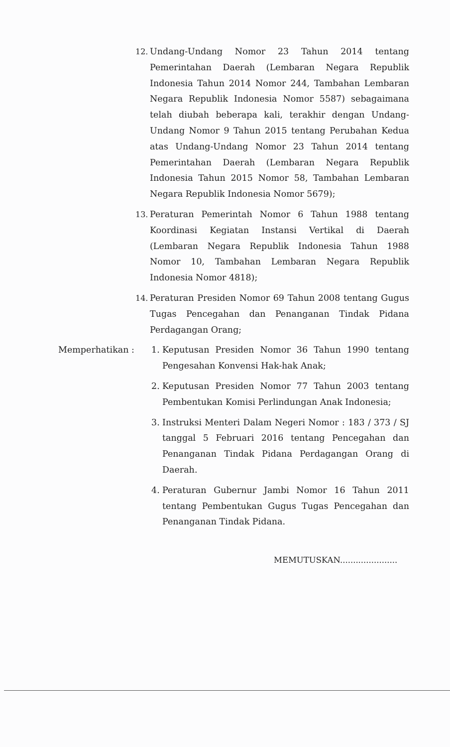12. Undang-Undang Nomor 23 Tahun 2014 tentang Pemerintahan Daerah (Lembaran Negara Republik Indonesia Tahun 2014 Nomor 244, Tambahan Lembaran Negara Republik Indonesia Nomor 5587) sebagaimana telah diubah beberapa kali, terakhir dengan Undang-Undang Nomor 9 Tahun 2015 tentang Perubahan Kedua atas Undang-Undang Nomor 23 Tahun 2014 tentang Pemerintahan Daerah (Lembaran Negara Republik Indonesia Tahun 2015 Nomor 58, Tambahan Lembaran Negara Republik Indonesia Nomor 5679);
13. Peraturan Pemerintah Nomor 6 Tahun 1988 tentang Koordinasi Kegiatan Instansi Vertikal di Daerah (Lembaran Negara Republik Indonesia Tahun 1988 Nomor 10, Tambahan Lembaran Negara Republik Indonesia Nomor 4818);
14. Peraturan Presiden Nomor 69 Tahun 2008 tentang Gugus Tugas Pencegahan dan Penanganan Tindak Pidana Perdagangan Orang;
Memperhatikan : 1. Keputusan Presiden Nomor 36 Tahun 1990 tentang Pengesahan Konvensi Hak-hak Anak;
2. Keputusan Presiden Nomor 77 Tahun 2003 tentang Pembentukan Komisi Perlindungan Anak Indonesia;
3. Instruksi Menteri Dalam Negeri Nomor : 183 / 373 / SJ tanggal 5 Februari 2016 tentang Pencegahan dan Penanganan Tindak Pidana Perdagangan Orang di Daerah.
4. Peraturan Gubernur Jambi Nomor 16 Tahun 2011 tentang Pembentukan Gugus Tugas Pencegahan dan Penanganan Tindak Pidana.
MEMUTUSKAN......................